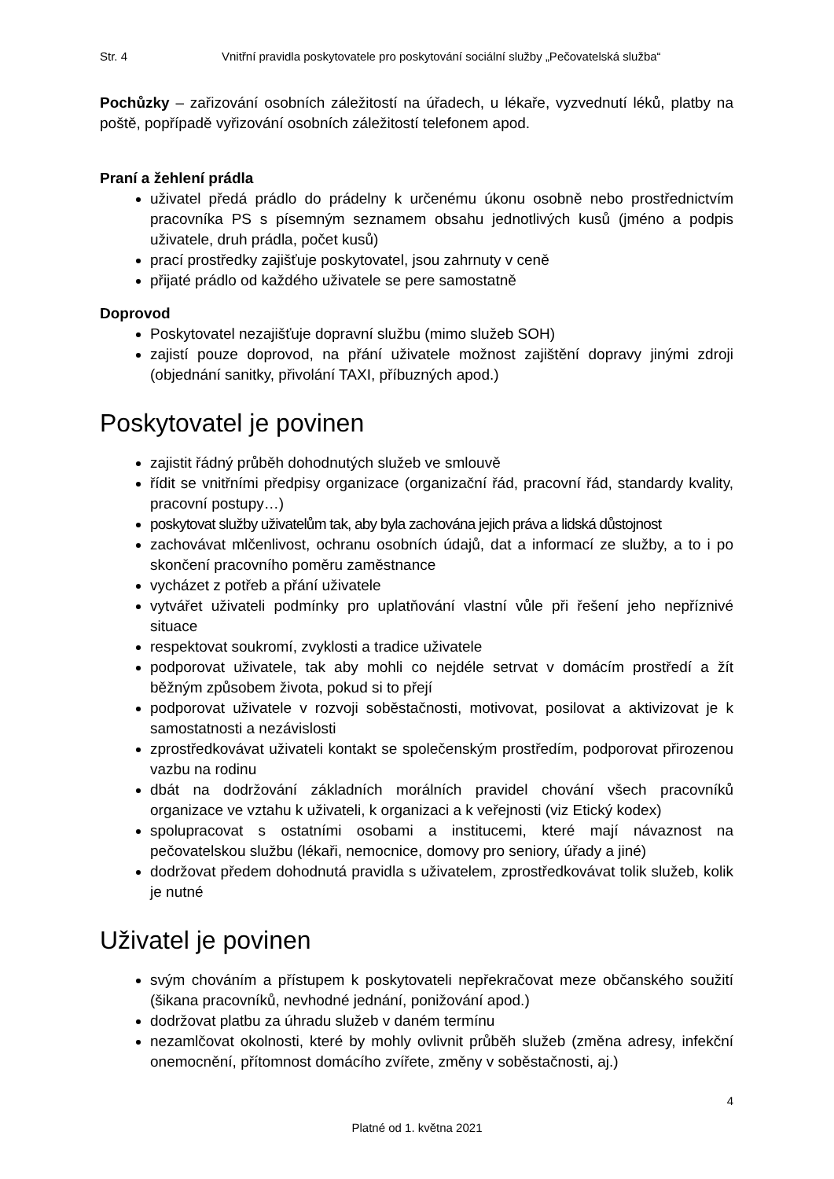Str. 4 Vnitřní pravidla poskytovatele pro poskytování sociální služby „Pečovatelská služba“
Pochůzky – zařizování osobních záležitostí na úřadech, u lékaře, vyzvednutí léků, platby na poště, popřípadě vyřizování osobních záležitostí telefonem apod.
Praní a žehlení prádla
uživatel předá prádlo do prádelny k určenému úkonu osobně nebo prostřednictvím pracovníka PS s písemným seznamem obsahu jednotlivých kusů (jméno a podpis uživatele, druh prádla, počet kusů)
prací prostředky zajišťuje poskytovatel, jsou zahrnuty v ceně
přijaté prádlo od každého uživatele se pere samostatně
Doprovod
Poskytovatel nezajišťuje dopravní službu (mimo služeb SOH)
zajistí pouze doprovod, na přání uživatele možnost zajištění dopravy jinými zdroji (objednání sanitky, přivolání TAXI, příbuzných apod.)
Poskytovatel je povinen
zajistit řádný průběh dohodnutých služeb ve smlouvě
řídit se vnitřními předpisy organizace (organizační řád, pracovní řád, standardy kvality, pracovní postupy…)
poskytovat služby uživatelům tak, aby byla zachována jejich práva a lidská důstojnost
zachovávat mlčenlivost, ochranu osobních údajů, dat a informací ze služby, a to i po skončení pracovního poměru zaměstnance
vycházet z potřeb a přání uživatele
vytvářet uživateli podmínky pro uplatňování vlastní vůle při řešení jeho nepříznivé situace
respektovat soukromí, zvyklosti a tradice uživatele
podporovat uživatele, tak aby mohli co nejdéle setrvat v domácím prostředí a žít běžným způsobem života, pokud si to přejí
podporovat uživatele v rozvoji soběstačnosti, motivovat, posilovat a aktivizovat je k samostatnosti a nezávislosti
zprostředkovávat uživateli kontakt se společenským prostředím, podporovat přirozenou vazbu na rodinu
dbát na dodržování základních morálních pravidel chování všech pracovníků organizace ve vztahu k uživateli, k organizaci a k veřejnosti (viz Etický kodex)
spolupracovat s ostatními osobami a institucemi, které mají návaznost na pečovatelskou službu (lékaři, nemocnice, domovy pro seniory, úřady a jiné)
dodržovat předem dohodnutá pravidla s uživatelem, zprostředkovávat tolik služeb, kolik je nutné
Uživatel je povinen
svým chováním a přístupem k poskytovateli nepřekračovat meze občanského soužití (šikana pracovníků, nevhodné jednání, ponižování apod.)
dodržovat platbu za úhradu služeb v daném termínu
nezamlčovat okolnosti, které by mohly ovlivnit průběh služeb (změna adresy, infekční onemocnění, přítomnost domácího zvířete, změny v soběstačnosti, aj.)
4
Platné od 1. května 2021